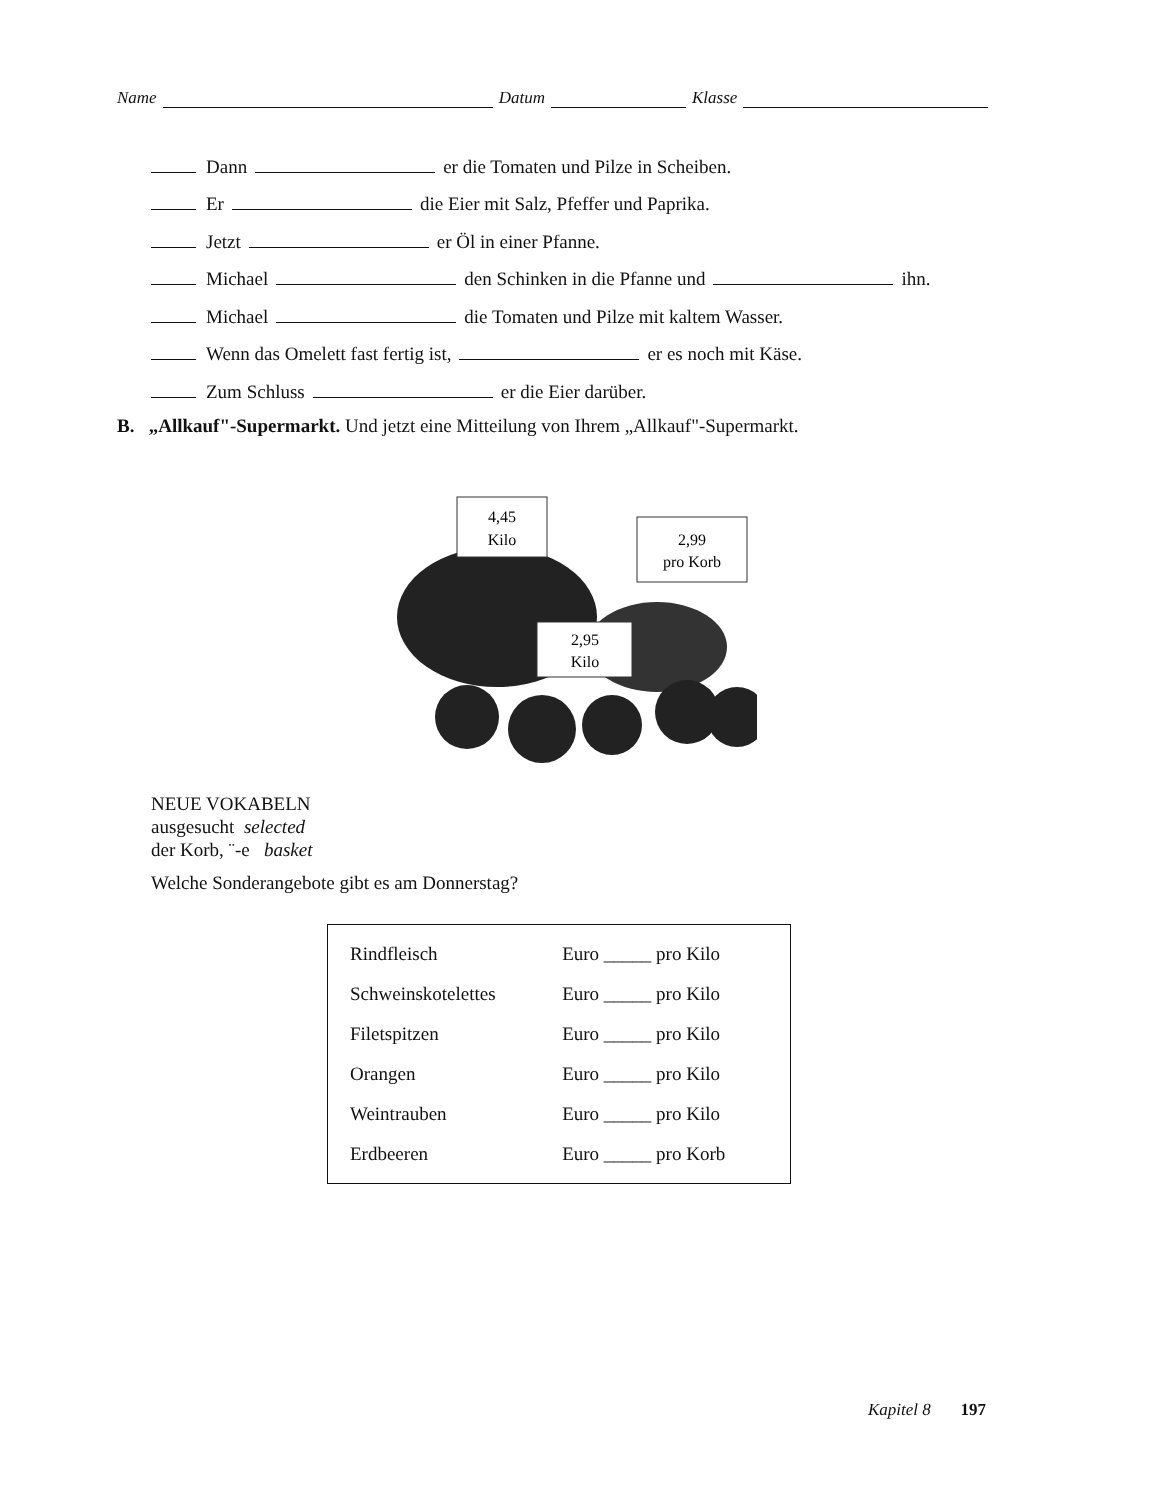Name Datum Klasse
Dann er die Tomaten und Pilze in Scheiben.
Er die Eier mit Salz, Pfeffer und Paprika.
Jetzt er Öl in einer Pfanne.
Michael den Schinken in die Pfanne und ihn.
Michael die Tomaten und Pilze mit kaltem Wasser.
Wenn das Omelett fast fertig ist, er es noch mit Käse.
Zum Schluss er die Eier darüber.
B. „Allkauf"-Supermarkt. Und jetzt eine Mitteilung von Ihrem „Allkauf"-Supermarkt.
4,45
Kilo
2,99
pro Korb
2,95
Kilo
NEUE VOKABELN
ausgesucht selected
der Korb, ¨-e basket
Welche Sonderangebote gibt es am Donnerstag?
| Rindfleisch | Euro _____ pro Kilo |
| Schweinskotelettes | Euro _____ pro Kilo |
| Filetspitzen | Euro _____ pro Kilo |
| Orangen | Euro _____ pro Kilo |
| Weintrauben | Euro _____ pro Kilo |
| Erdbeeren | Euro _____ pro Korb |
Kapitel 8 197